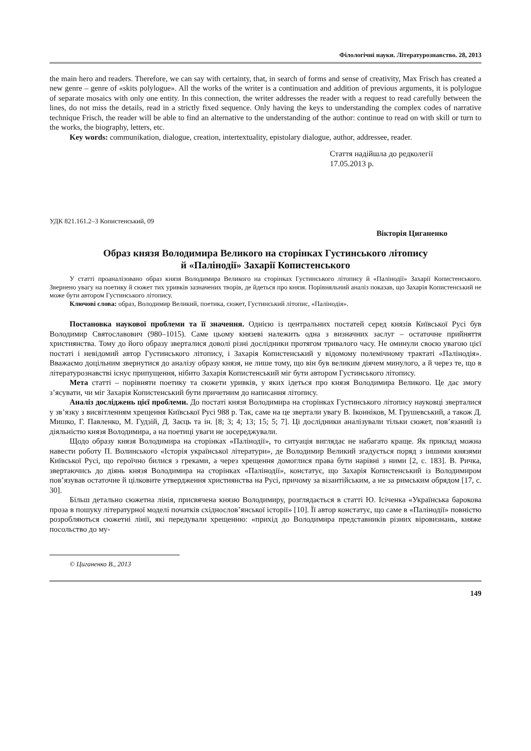Філологічні науки. Літературознавство. 28, 2013
the main hero and readers. Therefore, we can say with certainty, that, in search of forms and sense of creativity, Max Frisch has created a new genre – genre of «skits polylogue». All the works of the writer is a continuation and addition of previous arguments, it is polylogue of separate mosaics with only one entity. In this connection, the writer addresses the reader with a request to read carefully between the lines, do not miss the details, read in a strictly fixed sequence. Only having the keys to understanding the complex codes of narrative technique Frisch, the reader will be able to find an alternative to the understanding of the author: continue to read on with skill or turn to the works, the biography, letters, etc.
Key words: communikation, dialogue, creation, intertextuality, epistolary dialogue, author, addressee, reader.
Стаття надійшла до редколегії
17.05.2013 р.
УДК 821.161.2–3 Копистенський, 09
Вікторія Циганенко
Образ князя Володимира Великого на сторінках Густинського літопису
й «Палінодії» Захарії Копистенського
У статті проаналізовано образ князя Володимира Великого на сторінках Густинського літопису й «Палінодії» Захарії Копистенського. Звернено увагу на поетику й сюжет тих уривків зазначених творів, де йдеться про князя. Порівняльний аналіз показав, що Захарія Копистенський не може бути автором Густинського літопису.
Ключові слова: образ, Володимир Великий, поетика, сюжет, Густинський літопис, «Палінодія».
Постановка наукової проблеми та її значення. Однією із центральних постатей серед князів Київської Русі був Володимир Святославович (980–1015). Саме цьому князеві належить одна з визначних заслуг – остаточне прийняття християнства. Тому до його образу зверталися доволі різні дослідники протягом тривалого часу. Не оминули своєю увагою цієї постаті і невідомий автор Густинського літопису, і Захарія Копистенський у відомому полемічному трактаті «Палінодія». Вважаємо доцільним звернутися до аналізу образу князя, не лише тому, що він був великим діячем минулого, а й через те, що в літературознавстві існує припущення, нібито Захарія Копистенський міг бути автором Густинського літопису.
Мета статті – порівняти поетику та сюжети уривків, у яких ідеться про князя Володимира Великого. Це дає змогу з’ясувати, чи міг Захарія Копистенський бути причетним до написання літопису.
Аналіз досліджень цієї проблеми. До постаті князя Володимира на сторінках Густинського літопису науковці зверталися у зв’язку з висвітленням хрещення Київської Русі 988 р. Так, саме на це звертали увагу В. Іконніков, М. Грушевський, а також Д. Мишко, Г. Павленко, М. Гудзій, Д. Заєць та ін. [8; 3; 4; 13; 15; 5; 7]. Ці дослідники аналізували тільки сюжет, пов’язаний із діяльністю князя Володимира, а на поетиці уваги не зосереджували.
Щодо образу князя Володимира на сторінках «Палінодії», то ситуація виглядає не набагато краще. Як приклад можна навести роботу П. Волинського «Історія української літератури», де Володимир Великий згадується поряд з іншими князями Київської Русі, що героїчно билися з греками, а через хрещення домоглися права бути нарівні з ними [2, с. 183]. В. Ричка, звертаючись до діянь князя Володимира на сторінках «Палінодії», констатує, що Захарія Копистенський із Володимиром пов’язував остаточне й цілковите утвердження християнства на Русі, причому за візантійським, а не за римським обрядом [17, с. 30].
Більш детально сюжетна лінія, присвячена князю Володимиру, розглядається в статті Ю. Ісіченка «Українська барокова проза в пошуку літературної моделі початків східнослов’янської історії» [10]. Її автор констатує, що саме в «Палінодії» повністю розробляються сюжетні лінії, які передували хрещенню: «прихід до Володимира представників різних віровизнань, княже посольство до му-
© Циганенко В., 2013
149